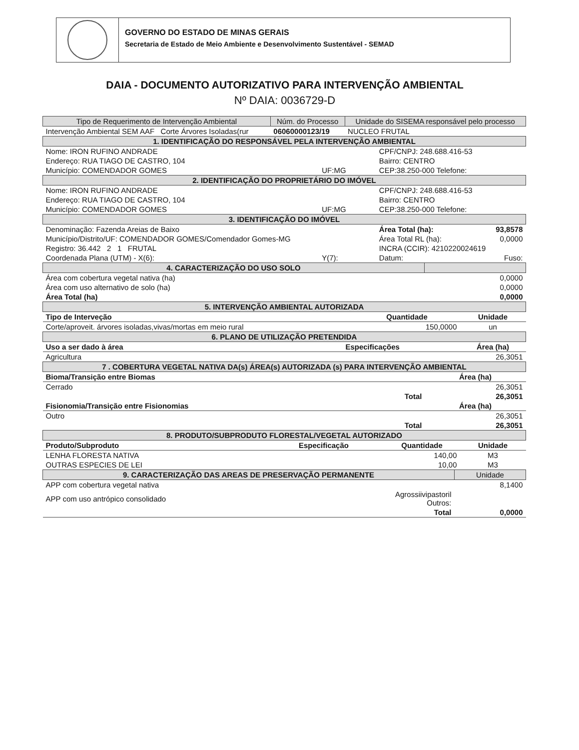GOVERNO DO ESTADO DE MINAS GERAIS
Secretaria de Estado de Meio Ambiente e Desenvolvimento Sustentável - SEMAD
DAIA - DOCUMENTO AUTORIZATIVO PARA INTERVENÇÃO AMBIENTAL
Nº DAIA: 0036729-D
| Tipo de Requerimento de Intervenção Ambiental | Núm. do Processo | Unidade do SISEMA responsável pelo processo |
| --- | --- | --- |
| Intervenção Ambiental SEM AAF Corte Árvores Isoladas(rur | 06060000123/19 | NUCLEO FRUTAL |
| 1. IDENTIFICAÇÃO DO RESPONSÁVEL PELA INTERVENÇÃO AMBIENTAL | | | |
| Nome: IRON RUFINO ANDRADE | | CPF/CNPJ: 248.688.416-53 | |
| Endereço: RUA TIAGO DE CASTRO, 104 | | Bairro: CENTRO | |
| Município: COMENDADOR GOMES | UF:MG | CEP:38.250-000 Telefone: | |
| 2. IDENTIFICAÇÃO DO PROPRIETÁRIO DO IMÓVEL | | | |
| Nome: IRON RUFINO ANDRADE | | CPF/CNPJ: 248.688.416-53 | |
| Endereço: RUA TIAGO DE CASTRO, 104 | | Bairro: CENTRO | |
| Município: COMENDADOR GOMES | UF:MG | CEP:38.250-000 Telefone: | |
| 3. IDENTIFICAÇÃO DO IMÓVEL | | | |
| Denominação: Fazenda Areias de Baixo | | Área Total (ha): | 93,8578 |
| Município/Distrito/UF: COMENDADOR GOMES/Comendador Gomes-MG | | Área Total RL (ha): | 0,0000 |
| Registro: 36.442 2 1 FRUTAL | | INCRA (CCIR): 4210220024619 | |
| Coordenada Plana (UTM) - X(6): | Y(7): | Datum: | Fuso: |
| 4. CARACTERIZAÇÃO DO USO SOLO | |
| Área com cobertura vegetal nativa (ha) | 0,0000 |
| Área com uso alternativo de solo (ha) | 0,0000 |
| Área Total (ha) | 0,0000 |
| 5. INTERVENÇÃO AMBIENTAL AUTORIZADA | | |
| Tipo de Interveção | Quantidade | Unidade |
| Corte/aproveit. árvores isoladas,vivas/mortas em meio rural | 150,0000 | un |
| 6. PLANO DE UTILIZAÇÃO PRETENDIDA | | |
| Uso a ser dado à área | Especificações | Área (ha) |
| Agricultura | | 26,3051 |
| 7 . COBERTURA VEGETAL NATIVA DA(s) ÁREA(s) AUTORIZADA (s) PARA INTERVENÇÃO AMBIENTAL | |
| Bioma/Transição entre Biomas | Área (ha) |
| Cerrado | 26,3051 |
| Total | 26,3051 |
| Fisionomia/Transição entre Fisionomias | Área (ha) |
| Outro | 26,3051 |
| Total | 26,3051 |
| 8. PRODUTO/SUBPRODUTO FLORESTAL/VEGETAL AUTORIZADO | | | |
| Produto/Subproduto | Especificação | Quantidade | Unidade |
| LENHA FLORESTA NATIVA | | 140,00 | M3 |
| OUTRAS ESPECIES DE LEI | | 10,00 | M3 |
| 9. CARACTERIZAÇÃO DAS AREAS DE PRESERVAÇÃO PERMANENTE | | Unidade |
| APP com cobertura vegetal nativa | | 8,1400 |
| APP com uso antrópico consolidado | Agrossiivipastoril Outros: | |
| | Total | 0,0000 |